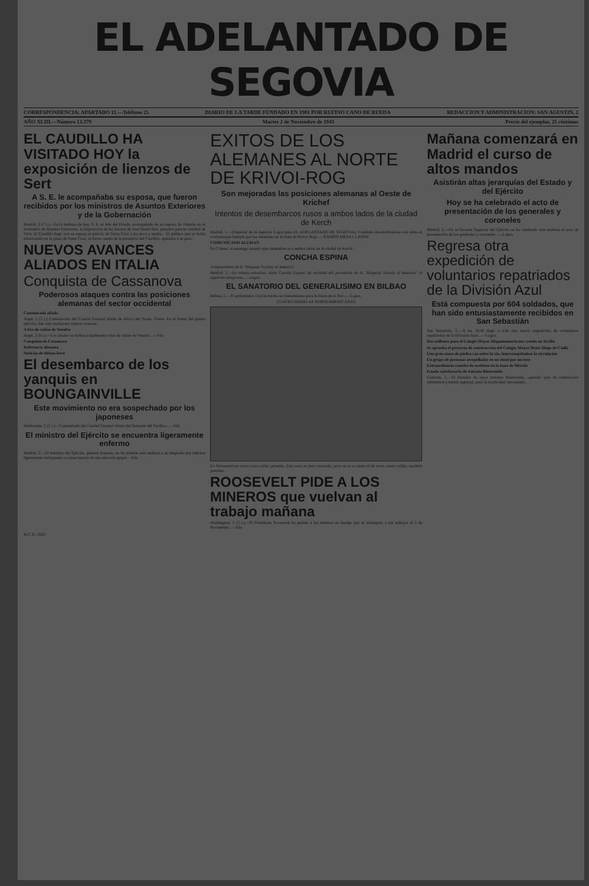EL ADELANTADO DE SEGOVIA
CORRESPONDENCIA: APARTADO 11.—Teléfono 25 DIARIO DE LA TARDE FUNDADO EN 1901 POR RUFINO CANO DE RUEDA REDACCION Y ADMINISTRACION: SAN AGUSTIN, 2
AÑO XLIII.—Número 13.379 Martes 2 de Noviembre de 1943 Precio del ejemplar, 25 céntimos
EL CAUDILLO HA VISITADO HOY la exposición de lienzos de Sert
A S. E. le acompañaba su esposa, que fueron recibidos por los ministros de Asuntos Exteriores y de la Gobernación
Madrid, 2 (7 t.)—En la mañana de hoy, S. E. el Jefe del Estado, acompañado de su esposa, ha visitado en el ministerio de Asuntos Exteriores, la Exposición de los lienzos de José María Sert, pintados para la catedral de Vich. El Caudillo llegó con su esposa al palacio de Santa Cruz a las doce y media... El público que se había estacionado en la plaza de Santa Cruz, al darse cuenta de la presencia del Caudillo, aplaudía a su paso.
NUEVOS AVANCES ALIADOS EN ITALIA
Conquista de Cassanova
Poderosos ataques contra las posiciones alemanas del sector occidental
Comunicado aliado
Argel, 2 (5 t.) Comunicado del Cuartel General aliado de Africa del Norte: Tierra: En el frente del quinto ejército, han sido realizados nuevos avances...
A tiro de cañón de Venafro
Argel, 2 (6 t.)—Los aliados se hallan actualmente a tiro de cañón de Venafro...—Efe.
Conquista de Cassanova
Referencia alemana
Noticias de última hora
El desembarco de los yanquis en BOUNGAINVILLE
Este movimiento no era sospechado por los japoneses
Melbourne, 2 (5 t.)—Comunicado del Cuartel General aliado del Suroeste del Pacífico...—Efe.
El ministro del Ejército se encuentra ligeramente enfermo
Madrid, 2.—El ministro del Ejército, general Asensio, no ha asistido esta mañana a su despacho por hallarse ligeramente indispuesto a consecuencia de una afección gripal.—Efe.
EXITOS DE LOS ALEMANES AL NORTE DE KRIVOI-ROG
Son mejoradas las posiciones alemanas al Oeste de Krichef
Intentos de desembarcos rusos a ambos lados de la ciudad de Kerch
Madrid, 1.—(Especial de la Agencia Logos para EL ADELANTADO DE SEGOVIA): Continúa desarrollándose con éxito el contraataque lanzado por los alemanes en la zona de Krivoi Rog...—RAMON MESA LLANOS.
COMUNICADO ALEMAN
En Crimea, el enemigo intentó ayer desembarcar a ambos lados de la ciudad de Kerch...
CONCHA ESPINA
vicepresidenta de la "Hispanic Society of America"
Madrid, 2.—La eximia novelista, doña Concha Espina, ha recibido del presidente de la "Hispanic Society of America" el siguiente telegrama...—Logos.
EL SANATORIO DEL GENERALISIMO EN BILBAO
Bilbao, 2.—El gobernador civil ha hecho un llamamiento para la fiesta de la flor...—Logos.
CUATRO GEMELAS NORTEAMERICANAS
En Norteamérica viven cinco niñas gemelas. Este caso es muy conocido, pero no lo es tanto el de otras cuatro niñas, también gemelas...
ROOSEVELT PIDE A LOS MINEROS que vuelvan al trabajo mañana
Washington, 2 (5 t.)—El Presidente Roosevelt ha pedido a los mineros en huelga que se reintegren a sus trabajos el 3 de Noviembre...—Efe.
Mañana comenzará en Madrid el curso de altos mandos
Asistirán altas jerarquías del Estado y del Ejército
Hoy se ha celebrado el acto de presentación de los generales y coroneles
Madrid, 2.—En la Escuela Superior del Ejército se ha celebrado esta mañana el acto de presentación de los generales y coroneles...—Logos.
Regresa otra expedición de voluntarios repatriados de la División Azul
Está compuesta por 604 soldados, que han sido entusiastamente recibidos en San Sebastián
San Sebastián, 2.—A las 10,45 llegó a Irún una nueva expedición de voluntarios repatriados de la División Azul...—Logos.
Dos millones para el Colegio Mayor Hispanoamericano creado en Sevilla
Se aprueba el proyecto de construcción del Colegio Mayor Beato Diego de Cádiz
Una gran masa de piedra cae sobre la vía, interrumpiéndose la circulación
Un grupo de personas atropelladas en un túnel por un tren
Extraordinaria cosecha de aceituna en la zona de Mérida
Estado satisfactorio de Antonio Bienvenida
Granada, 2.—El matador de toros Antonio Bienvenida, operado ayer de eventración addominal y hernia inguinal, pasó la noche muy intranquilo...
M.C.D. 2022